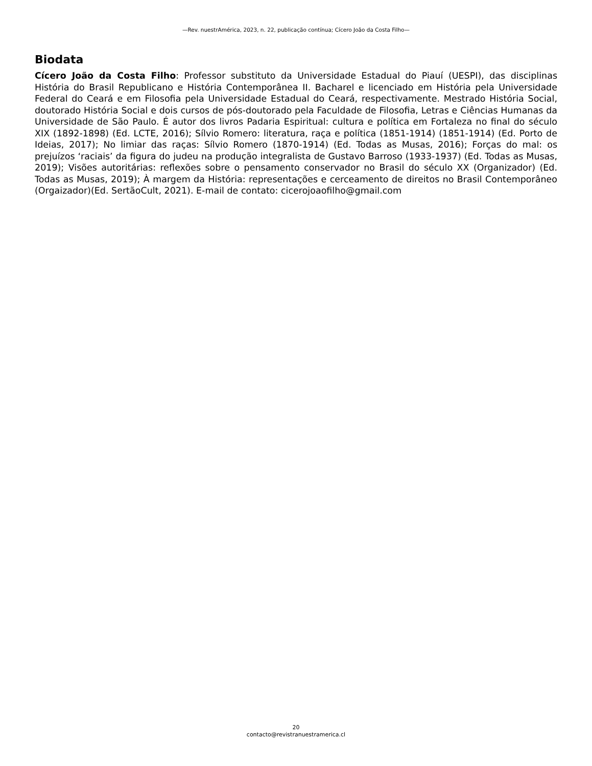—Rev. nuestrAmérica, 2023, n. 22, publicação contínua; Cícero João da Costa Filho—
Biodata
Cícero João da Costa Filho: Professor substituto da Universidade Estadual do Piauí (UESPI), das disciplinas História do Brasil Republicano e História Contemporânea II. Bacharel e licenciado em História pela Universidade Federal do Ceará e em Filosofia pela Universidade Estadual do Ceará, respectivamente. Mestrado História Social, doutorado História Social e dois cursos de pós-doutorado pela Faculdade de Filosofia, Letras e Ciências Humanas da Universidade de São Paulo. É autor dos livros Padaria Espiritual: cultura e política em Fortaleza no final do século XIX (1892-1898) (Ed. LCTE, 2016); Sílvio Romero: literatura, raça e política (1851-1914) (1851-1914) (Ed. Porto de Ideias, 2017); No limiar das raças: Sílvio Romero (1870-1914) (Ed. Todas as Musas, 2016); Forças do mal: os prejuízos ‘raciais’ da figura do judeu na produção integralista de Gustavo Barroso (1933-1937) (Ed. Todas as Musas, 2019); Visões autoritárias: reflexões sobre o pensamento conservador no Brasil do século XX (Organizador) (Ed. Todas as Musas, 2019); À margem da História: representações e cerceamento de direitos no Brasil Contemporâneo (Orgaizador)(Ed. SertãoCult, 2021). E-mail de contato: cicerojoaofilho@gmail.com
20
contacto@revistranuestramerica.cl